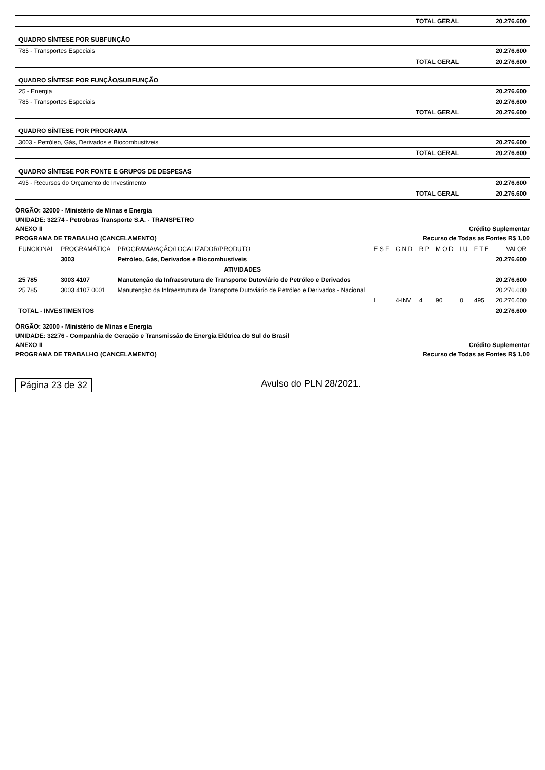| TOTAL GERAL | 20.276.600 |
| QUADRO SÍNTESE POR SUBFUNÇÃO | |
| 785 - Transportes Especiais | 20.276.600 |
| TOTAL GERAL | 20.276.600 |
| QUADRO SÍNTESE POR FUNÇÃO/SUBFUNÇÃO | |
| 25 - Energia | 20.276.600 |
| 785 - Transportes Especiais | 20.276.600 |
| TOTAL GERAL | 20.276.600 |
| QUADRO SÍNTESE POR PROGRAMA | |
| 3003 - Petróleo, Gás, Derivados e Biocombustíveis | 20.276.600 |
| TOTAL GERAL | 20.276.600 |
| QUADRO SÍNTESE POR FONTE E GRUPOS DE DESPESAS | |
| 495 - Recursos do Orçamento de Investimento | 20.276.600 |
| TOTAL GERAL | 20.276.600 |
ÓRGÃO: 32000 - Ministério de Minas e Energia
UNIDADE: 32274 - Petrobras Transporte S.A. - TRANSPETRO
ANEXO II Crédito Suplementar
PROGRAMA DE TRABALHO (CANCELAMENTO) Recurso de Todas as Fontes R$ 1,00
| FUNCIONAL | PROGRAMÁTICA | PROGRAMA/AÇÃO/LOCALIZADOR/PRODUTO | E S F | G N D | R P | M O D | I U | F T E | VALOR |
| --- | --- | --- | --- | --- | --- | --- | --- | --- | --- |
| | 3003 | Petróleo, Gás, Derivados e Biocombustíveis | | | | | | | 20.276.600 |
| | | ATIVIDADES | | | | | | | |
| 25 785 | 3003 4107 | Manutenção da Infraestrutura de Transporte Dutoviário de Petróleo e Derivados | | | | | | | 20.276.600 |
| 25 785 | 3003 4107 0001 | Manutenção da Infraestrutura de Transporte Dutoviário de Petróleo e Derivados - Nacional | | | | | | | 20.276.600 |
| | | | I | 4-INV | 4 | 90 | 0 | 495 | 20.276.600 |
| TOTAL - INVESTIMENTOS | | | | | | | | | 20.276.600 |
ÓRGÃO: 32000 - Ministério de Minas e Energia
UNIDADE: 32276 - Companhia de Geração e Transmissão de Energia Elétrica do Sul do Brasil
ANEXO II Crédito Suplementar
PROGRAMA DE TRABALHO (CANCELAMENTO) Recurso de Todas as Fontes R$ 1,00
Página 23 de 32 Avulso do PLN 28/2021.